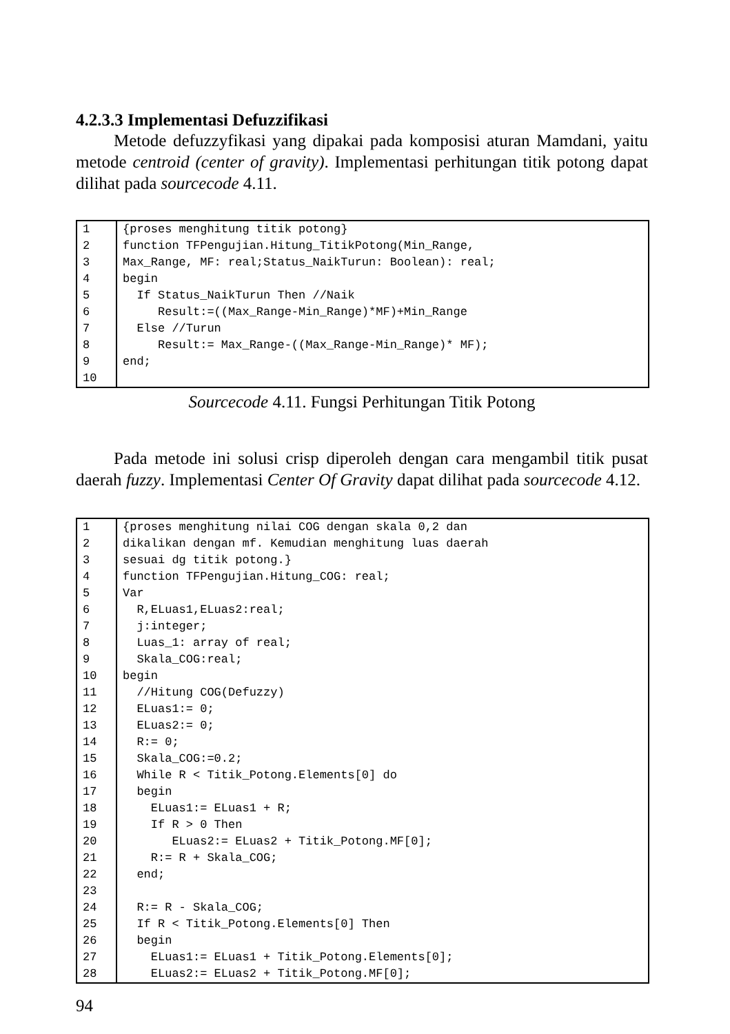4.2.3.3 Implementasi Defuzzifikasi
Metode defuzzyfikasi yang dipakai pada komposisi aturan Mamdani, yaitu metode centroid (center of gravity). Implementasi perhitungan titik potong dapat dilihat pada sourcecode 4.11.
| 1 | {proses menghitung titik potong} |
| 2 | function TFPengujian.Hitung_TitikPotong(Min_Range, |
| 3 | Max_Range, MF: real;Status_NaikTurun: Boolean): real; |
| 4 | begin |
| 5 | If Status_NaikTurun Then //Naik |
| 6 | Result:=((Max_Range-Min_Range)*MF)+Min_Range |
| 7 | Else //Turun |
| 8 | Result:= Max_Range-((Max_Range-Min_Range)* MF); |
| 9 | end; |
| 10 | |
Sourcecode 4.11. Fungsi Perhitungan Titik Potong
Pada metode ini solusi crisp diperoleh dengan cara mengambil titik pusat daerah fuzzy. Implementasi Center Of Gravity dapat dilihat pada sourcecode 4.12.
| 1 | {proses menghitung nilai COG dengan skala 0,2 dan |
| 2 | dikalikan dengan mf. Kemudian menghitung luas daerah |
| 3 | sesuai dg titik potong.} |
| 4 | function TFPengujian.Hitung_COG: real; |
| 5 | Var |
| 6 | R,ELuas1,ELuas2:real; |
| 7 | j:integer; |
| 8 | Luas_1: array of real; |
| 9 | Skala_COG:real; |
| 10 | begin |
| 11 | //Hitung COG(Defuzzy) |
| 12 | ELuas1:= 0; |
| 13 | ELuas2:= 0; |
| 14 | R:= 0; |
| 15 | Skala_COG:=0.2; |
| 16 | While R < Titik_Potong.Elements[0] do |
| 17 | begin |
| 18 | ELuas1:= ELuas1 + R; |
| 19 | If R > 0 Then |
| 20 | ELuas2:= ELuas2 + Titik_Potong.MF[0]; |
| 21 | R:= R + Skala_COG; |
| 22 | end; |
| 23 | |
| 24 | R:= R - Skala_COG; |
| 25 | If R < Titik_Potong.Elements[0] Then |
| 26 | begin |
| 27 | ELuas1:= ELuas1 + Titik_Potong.Elements[0]; |
| 28 | ELuas2:= ELuas2 + Titik_Potong.MF[0]; |
94